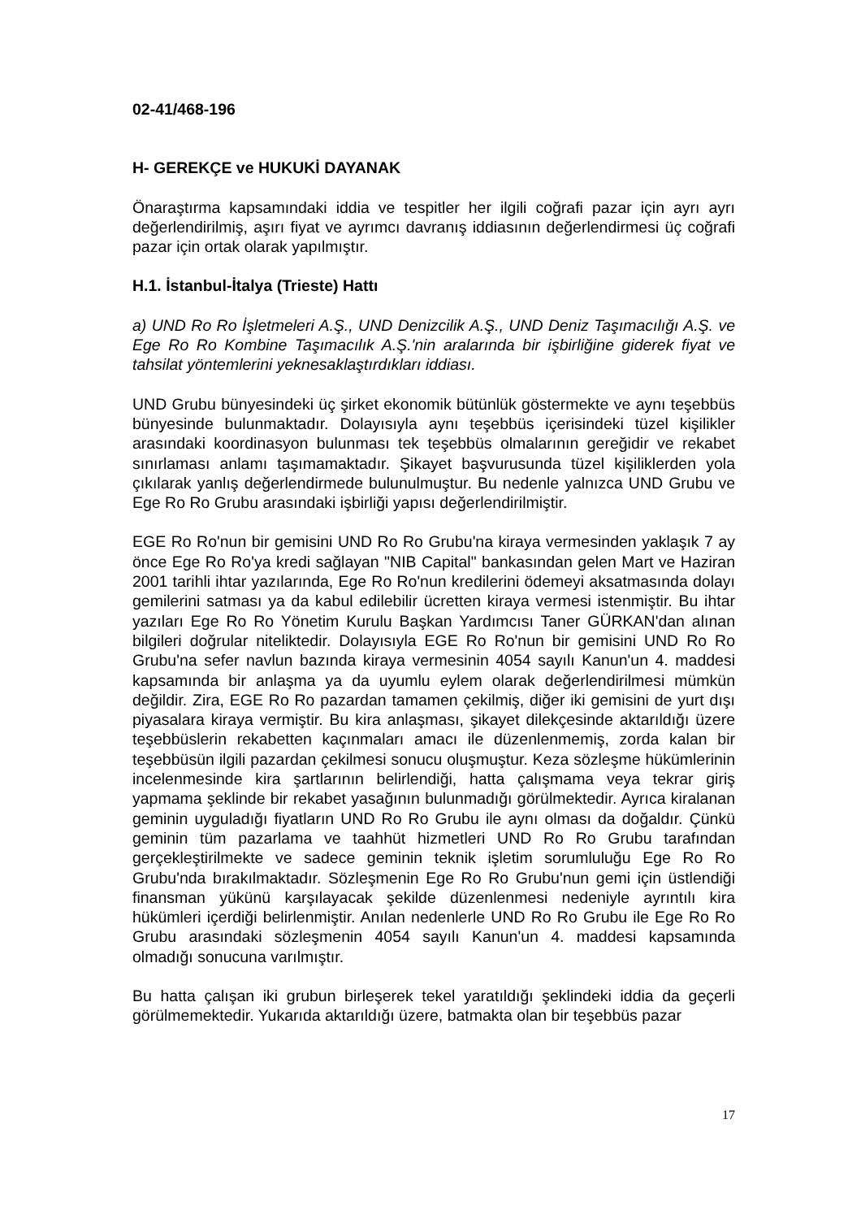02-41/468-196
H- GEREKÇE ve HUKUKİ DAYANAK
Önaraştırma kapsamındaki iddia ve tespitler her ilgili coğrafi pazar için ayrı ayrı değerlendirilmiş, aşırı fiyat ve ayrımcı davranış iddiasının değerlendirmesi üç coğrafi pazar için ortak olarak yapılmıştır.
H.1. İstanbul-İtalya (Trieste) Hattı
a) UND Ro Ro İşletmeleri A.Ş., UND Denizcilik A.Ş., UND Deniz Taşımacılığı A.Ş. ve Ege Ro Ro Kombine Taşımacılık A.Ş.'nin aralarında bir işbirliğine giderek fiyat ve tahsilat yöntemlerini yeknesaklaştırdıkları iddiası.
UND Grubu bünyesindeki üç şirket ekonomik bütünlük göstermekte ve aynı teşebbüs bünyesinde bulunmaktadır. Dolayısıyla aynı teşebbüs içerisindeki tüzel kişilikler arasındaki koordinasyon bulunması tek teşebbüs olmalarının gereğidir ve rekabet sınırlaması anlamı taşımamaktadır. Şikayet başvurusunda tüzel kişiliklerden yola çıkılarak yanlış değerlendirmede bulunulmuştur. Bu nedenle yalnızca UND Grubu ve Ege Ro Ro Grubu arasındaki işbirliği yapısı değerlendirilmiştir.
EGE Ro Ro'nun bir gemisini UND Ro Ro Grubu'na kiraya vermesinden yaklaşık 7 ay önce Ege Ro Ro'ya kredi sağlayan "NIB Capital" bankasından gelen Mart ve Haziran 2001 tarihli ihtar yazılarında, Ege Ro Ro'nun kredilerini ödemeyi aksatmasında dolayı gemilerini satması ya da kabul edilebilir ücretten kiraya vermesi istenmiştir. Bu ihtar yazıları Ege Ro Ro Yönetim Kurulu Başkan Yardımcısı Taner GÜRKAN'dan alınan bilgileri doğrular niteliktedir. Dolayısıyla EGE Ro Ro'nun bir gemisini UND Ro Ro Grubu'na sefer navlun bazında kiraya vermesinin 4054 sayılı Kanun'un 4. maddesi kapsamında bir anlaşma ya da uyumlu eylem olarak değerlendirilmesi mümkün değildir. Zira, EGE Ro Ro pazardan tamamen çekilmiş, diğer iki gemisini de yurt dışı piyasalara kiraya vermiştir. Bu kira anlaşması, şikayet dilekçesinde aktarıldığı üzere teşebbüslerin rekabetten kaçınmaları amacı ile düzenlenmemiş, zorda kalan bir teşebbüsün ilgili pazardan çekilmesi sonucu oluşmuştur. Keza sözleşme hükümlerinin incelenmesinde kira şartlarının belirlendiği, hatta çalışmama veya tekrar giriş yapmama şeklinde bir rekabet yasağının bulunmadığı görülmektedir. Ayrıca kiralanan geminin uyguladığı fiyatların UND Ro Ro Grubu ile aynı olması da doğaldır. Çünkü geminin tüm pazarlama ve taahhüt hizmetleri UND Ro Ro Grubu tarafından gerçekleştirilmekte ve sadece geminin teknik işletim sorumluluğu Ege Ro Ro Grubu'nda bırakılmaktadır. Sözleşmenin Ege Ro Ro Grubu'nun gemi için üstlendiği finansman yükünü karşılayacak şekilde düzenlenmesi nedeniyle ayrıntılı kira hükümleri içerdiği belirlenmiştir. Anılan nedenlerle UND Ro Ro Grubu ile Ege Ro Ro Grubu arasındaki sözleşmenin 4054 sayılı Kanun'un 4. maddesi kapsamında olmadığı sonucuna varılmıştır.
Bu hatta çalışan iki grubun birleşerek tekel yaratıldığı şeklindeki iddia da geçerli görülmemektedir. Yukarıda aktarıldığı üzere, batmakta olan bir teşebbüs pazar
17